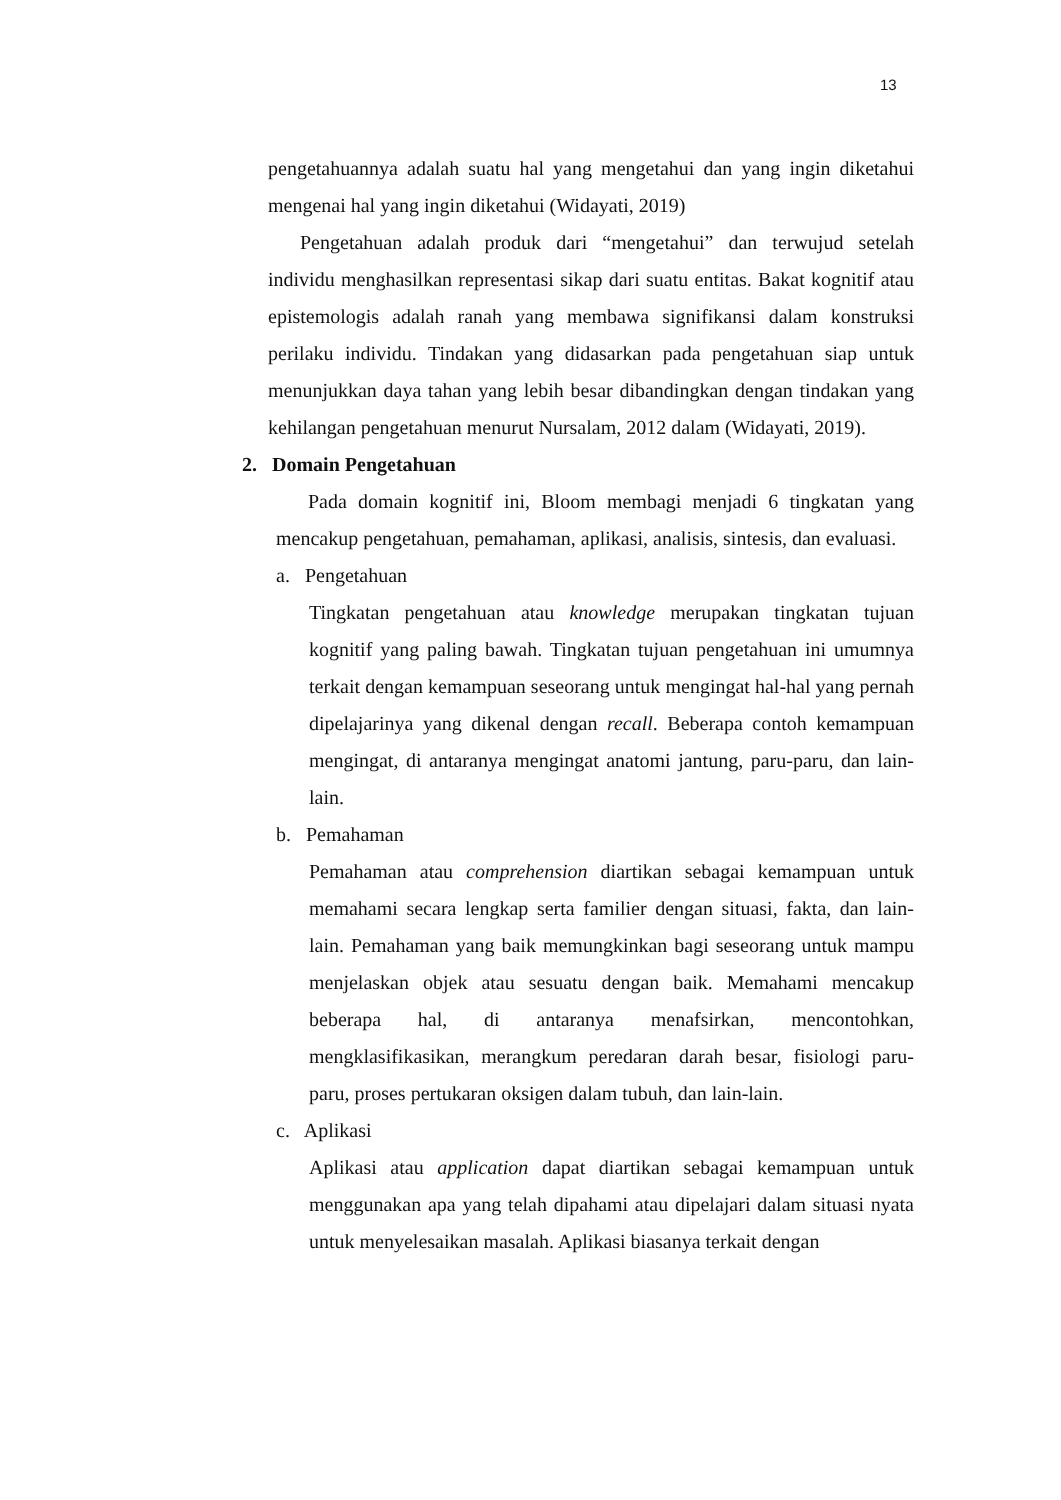13
pengetahuannya adalah suatu hal yang mengetahui dan yang ingin diketahui mengenai hal yang ingin diketahui (Widayati, 2019)
Pengetahuan adalah produk dari “mengetahui” dan terwujud setelah individu menghasilkan representasi sikap dari suatu entitas. Bakat kognitif atau epistemologis adalah ranah yang membawa signifikansi dalam konstruksi perilaku individu. Tindakan yang didasarkan pada pengetahuan siap untuk menunjukkan daya tahan yang lebih besar dibandingkan dengan tindakan yang kehilangan pengetahuan menurut Nursalam, 2012 dalam (Widayati, 2019).
2. Domain Pengetahuan
Pada domain kognitif ini, Bloom membagi menjadi 6 tingkatan yang mencakup pengetahuan, pemahaman, aplikasi, analisis, sintesis, dan evaluasi.
a. Pengetahuan
Tingkatan pengetahuan atau knowledge merupakan tingkatan tujuan kognitif yang paling bawah. Tingkatan tujuan pengetahuan ini umumnya terkait dengan kemampuan seseorang untuk mengingat hal-hal yang pernah dipelajarinya yang dikenal dengan recall. Beberapa contoh kemampuan mengingat, di antaranya mengingat anatomi jantung, paru-paru, dan lain-lain.
b. Pemahaman
Pemahaman atau comprehension diartikan sebagai kemampuan untuk memahami secara lengkap serta familier dengan situasi, fakta, dan lain-lain. Pemahaman yang baik memungkinkan bagi seseorang untuk mampu menjelaskan objek atau sesuatu dengan baik. Memahami mencakup beberapa hal, di antaranya menafsirkan, mencontohkan, mengklasifikasikan, merangkum peredaran darah besar, fisiologi paru-paru, proses pertukaran oksigen dalam tubuh, dan lain-lain.
c. Aplikasi
Aplikasi atau application dapat diartikan sebagai kemampuan untuk menggunakan apa yang telah dipahami atau dipelajari dalam situasi nyata untuk menyelesaikan masalah. Aplikasi biasanya terkait dengan